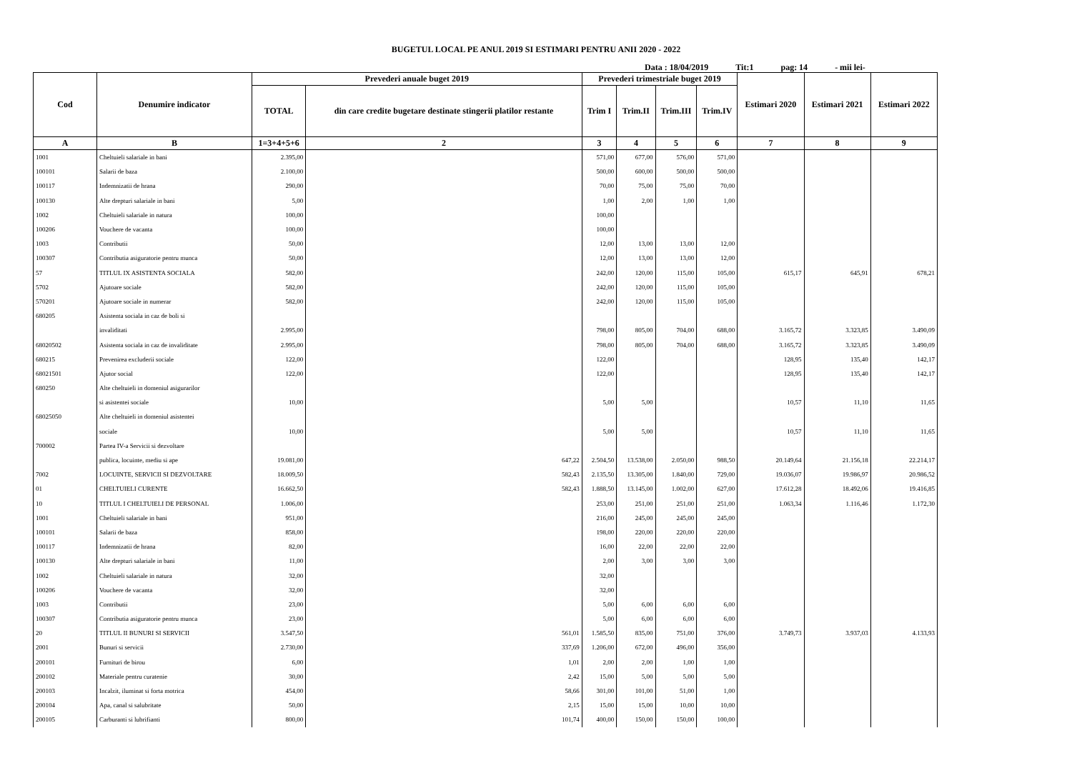BUGETUL LOCAL PE ANUL 2019 SI ESTIMARI PENTRU ANII 2020 - 2022
Data : 18/04/2019 Tit:1 pag: 14 - mii lei-
| Cod | Denumire indicator | Prevederi anuale buget 2019 | | Prevederi trimestriale buget 2019 | | | | Estimari 2020 | Estimari 2021 | Estimari 2022 |
| --- | --- | --- | --- | --- | --- | --- | --- | --- | --- | --- |
| | | TOTAL | din care credite bugetare destinate stingerii platilor restante | Trim I | Trim.II | Trim.III | Trim.IV | | | |
| A | B | 1=3+4+5+6 | 2 | 3 | 4 | 5 | 6 | 7 | 8 | 9 |
| 1001 | Cheltuieli salariale in bani | 2.395,00 | | 571,00 | 677,00 | 576,00 | 571,00 | | | |
| 100101 | Salarii de baza | 2.100,00 | | 500,00 | 600,00 | 500,00 | 500,00 | | | |
| 100117 | Indemnizatii de hrana | 290,00 | | 70,00 | 75,00 | 75,00 | 70,00 | | | |
| 100130 | Alte drepturi salariale in bani | 5,00 | | 1,00 | 2,00 | 1,00 | 1,00 | | | |
| 1002 | Cheltuieli salariale in natura | 100,00 | | 100,00 | | | | | | |
| 100206 | Vouchere de vacanta | 100,00 | | 100,00 | | | | | | |
| 1003 | Contributii | 50,00 | | 12,00 | 13,00 | 13,00 | 12,00 | | | |
| 100307 | Contributia asiguratorie pentru munca | 50,00 | | 12,00 | 13,00 | 13,00 | 12,00 | | | |
| 57 | TITLUL IX ASISTENTA SOCIALA | 582,00 | | 242,00 | 120,00 | 115,00 | 105,00 | 615,17 | 645,91 | 678,21 |
| 5702 | Ajutoare sociale | 582,00 | | 242,00 | 120,00 | 115,00 | 105,00 | | | |
| 570201 | Ajutoare sociale in numerar | 582,00 | | 242,00 | 120,00 | 115,00 | 105,00 | | | |
| 680205 | Asistenta sociala in caz de boli si | | | | | | | | | |
| | invaliditati | 2.995,00 | | 798,00 | 805,00 | 704,00 | 688,00 | 3.165,72 | 3.323,85 | 3.490,09 |
| 68020502 | Asistenta sociala in caz de invaliditate | 2.995,00 | | 798,00 | 805,00 | 704,00 | 688,00 | 3.165,72 | 3.323,85 | 3.490,09 |
| 680215 | Prevenirea excluderii sociale | 122,00 | | 122,00 | | | | 128,95 | 135,40 | 142,17 |
| 68021501 | Ajutor social | 122,00 | | 122,00 | | | | 128,95 | 135,40 | 142,17 |
| 680250 | Alte cheltuieli in domeniul asigurarilor | | | | | | | | | |
| | si asistentei sociale | 10,00 | | 5,00 | 5,00 | | | 10,57 | 11,10 | 11,65 |
| 68025050 | Alte cheltuieli in domeniul asistentei | | | | | | | | | |
| | sociale | 10,00 | | 5,00 | 5,00 | | | 10,57 | 11,10 | 11,65 |
| 700002 | Partea IV-a Servicii si dezvoltare | | | | | | | | | |
| | publica, locuinte, mediu si ape | 19.081,00 | 647,22 | 2.504,50 | 13.538,00 | 2.050,00 | 988,50 | 20.149,64 | 21.156,18 | 22.214,17 |
| 7002 | LOCUINTE, SERVICII SI DEZVOLTARE | 18.009,50 | 582,43 | 2.135,50 | 13.305,00 | 1.840,00 | 729,00 | 19.036,07 | 19.986,97 | 20.986,52 |
| 01 | CHELTUIELI CURENTE | 16.662,50 | 582,43 | 1.888,50 | 13.145,00 | 1.002,00 | 627,00 | 17.612,28 | 18.492,06 | 19.416,85 |
| 10 | TITLUL I CHELTUIELI DE PERSONAL | 1.006,00 | | 253,00 | 251,00 | 251,00 | 251,00 | 1.063,34 | 1.116,46 | 1.172,30 |
| 1001 | Cheltuieli salariale in bani | 951,00 | | 216,00 | 245,00 | 245,00 | 245,00 | | | |
| 100101 | Salarii de baza | 858,00 | | 198,00 | 220,00 | 220,00 | 220,00 | | | |
| 100117 | Indemnizatii de hrana | 82,00 | | 16,00 | 22,00 | 22,00 | 22,00 | | | |
| 100130 | Alte drepturi salariale in bani | 11,00 | | 2,00 | 3,00 | 3,00 | 3,00 | | | |
| 1002 | Cheltuieli salariale in natura | 32,00 | | 32,00 | | | | | | |
| 100206 | Vouchere de vacanta | 32,00 | | 32,00 | | | | | | |
| 1003 | Contributii | 23,00 | | 5,00 | 6,00 | 6,00 | 6,00 | | | |
| 100307 | Contributia asiguratorie pentru munca | 23,00 | | 5,00 | 6,00 | 6,00 | 6,00 | | | |
| 20 | TITLUL II BUNURI SI SERVICII | 3.547,50 | 561,01 | 1.585,50 | 835,00 | 751,00 | 376,00 | 3.749,73 | 3.937,03 | 4.133,93 |
| 2001 | Bunuri si servicii | 2.730,00 | 337,69 | 1.206,00 | 672,00 | 496,00 | 356,00 | | | |
| 200101 | Furnituri de birou | 6,00 | 1,01 | 2,00 | 2,00 | 1,00 | 1,00 | | | |
| 200102 | Materiale pentru curatenie | 30,00 | 2,42 | 15,00 | 5,00 | 5,00 | 5,00 | | | |
| 200103 | Incalzit, iluminat si forta motrica | 454,00 | 58,66 | 301,00 | 101,00 | 51,00 | 1,00 | | | |
| 200104 | Apa, canal si salubritate | 50,00 | 2,15 | 15,00 | 15,00 | 10,00 | 10,00 | | | |
| 200105 | Carburanti si lubrifianti | 800,00 | 101,74 | 400,00 | 150,00 | 150,00 | 100,00 | | | |